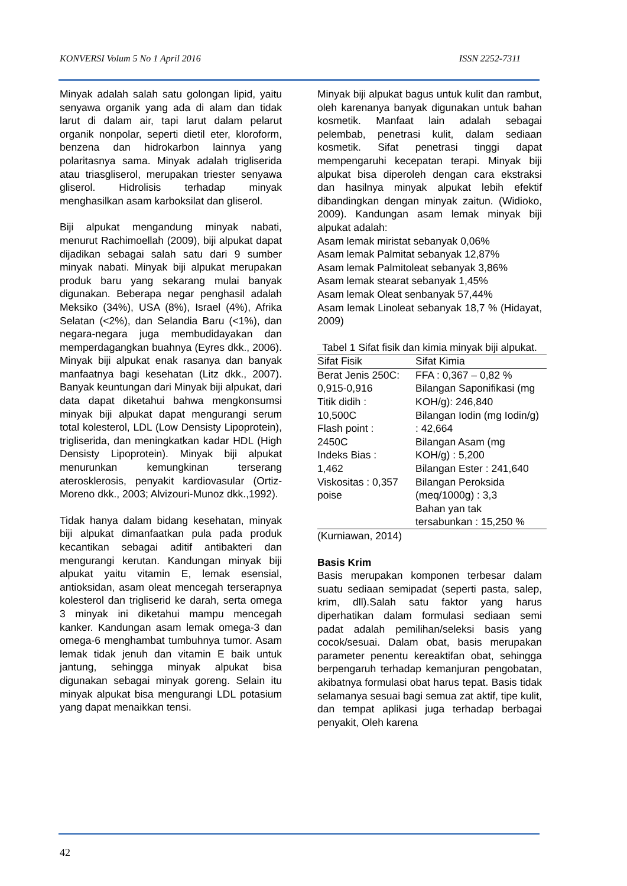KONVERSI Volum 5 No 1 April 2016 ISSN 2252-7311
Minyak adalah salah satu golongan lipid, yaitu senyawa organik yang ada di alam dan tidak larut di dalam air, tapi larut dalam pelarut organik nonpolar, seperti dietil eter, kloroform, benzena dan hidrokarbon lainnya yang polaritasnya sama. Minyak adalah trigliserida atau triasgliserol, merupakan triester senyawa gliserol. Hidrolisis terhadap minyak menghasilkan asam karboksilat dan gliserol.
Biji alpukat mengandung minyak nabati, menurut Rachimoellah (2009), biji alpukat dapat dijadikan sebagai salah satu dari 9 sumber minyak nabati. Minyak biji alpukat merupakan produk baru yang sekarang mulai banyak digunakan. Beberapa negar penghasil adalah Meksiko (34%), USA (8%), Israel (4%), Afrika Selatan (<2%), dan Selandia Baru (<1%), dan negara-negara juga membudidayakan dan memperdagangkan buahnya (Eyres dkk., 2006). Minyak biji alpukat enak rasanya dan banyak manfaatnya bagi kesehatan (Litz dkk., 2007). Banyak keuntungan dari Minyak biji alpukat, dari data dapat diketahui bahwa mengkonsumsi minyak biji alpukat dapat mengurangi serum total kolesterol, LDL (Low Densisty Lipoprotein), trigliserida, dan meningkatkan kadar HDL (High Densisty Lipoprotein). Minyak biji alpukat menurunkan kemungkinan terserang aterosklerosis, penyakit kardiovasular (Ortiz-Moreno dkk., 2003; Alvizouri-Munoz dkk.,1992).
Tidak hanya dalam bidang kesehatan, minyak biji alpukat dimanfaatkan pula pada produk kecantikan sebagai aditif antibakteri dan mengurangi kerutan. Kandungan minyak biji alpukat yaitu vitamin E, lemak esensial, antioksidan, asam oleat mencegah terserapnya kolesterol dan trigliserid ke darah, serta omega 3 minyak ini diketahui mampu mencegah kanker. Kandungan asam lemak omega-3 dan omega-6 menghambat tumbuhnya tumor. Asam lemak tidak jenuh dan vitamin E baik untuk jantung, sehingga minyak alpukat bisa digunakan sebagai minyak goreng. Selain itu minyak alpukat bisa mengurangi LDL potasium yang dapat menaikkan tensi.
Minyak biji alpukat bagus untuk kulit dan rambut, oleh karenanya banyak digunakan untuk bahan kosmetik. Manfaat lain adalah sebagai pelembab, penetrasi kulit, dalam sediaan kosmetik. Sifat penetrasi tinggi dapat mempengaruhi kecepatan terapi. Minyak biji alpukat bisa diperoleh dengan cara ekstraksi dan hasilnya minyak alpukat lebih efektif dibandingkan dengan minyak zaitun. (Widioko, 2009). Kandungan asam lemak minyak biji alpukat adalah:
Asam lemak miristat sebanyak 0,06%
Asam lemak Palmitat sebanyak 12,87%
Asam lemak Palmitoleat sebanyak 3,86%
Asam lemak stearat sebanyak 1,45%
Asam lemak Oleat senbanyak 57,44%
Asam lemak Linoleat sebanyak 18,7 % (Hidayat, 2009)
Tabel 1 Sifat fisik dan kimia minyak biji alpukat.
| Sifat Fisik | Sifat Kimia |
| --- | --- |
| Berat Jenis 250C: 0,915-0,916 Titik didih : 10,500C Flash point : 2450C Indeks Bias : 1,462 Viskositas : 0,357 poise | FFA : 0,367 – 0,82 % Bilangan Saponifikasi (mg KOH/g): 246,840 Bilangan Iodin (mg Iodin/g) : 42,664 Bilangan Asam (mg KOH/g) : 5,200 Bilangan Ester : 241,640 Bilangan Peroksida (meq/1000g) : 3,3 Bahan yan tak tersabunkan : 15,250 % |
(Kurniawan, 2014)
Basis Krim
Basis merupakan komponen terbesar dalam suatu sediaan semipadat (seperti pasta, salep, krim, dll).Salah satu faktor yang harus diperhatikan dalam formulasi sediaan semi padat adalah pemilihan/seleksi basis yang cocok/sesuai. Dalam obat, basis merupakan parameter penentu kereaktifan obat, sehingga berpengaruh terhadap kemanjuran pengobatan, akibatnya formulasi obat harus tepat. Basis tidak selamanya sesuai bagi semua zat aktif, tipe kulit, dan tempat aplikasi juga terhadap berbagai penyakit, Oleh karena
42